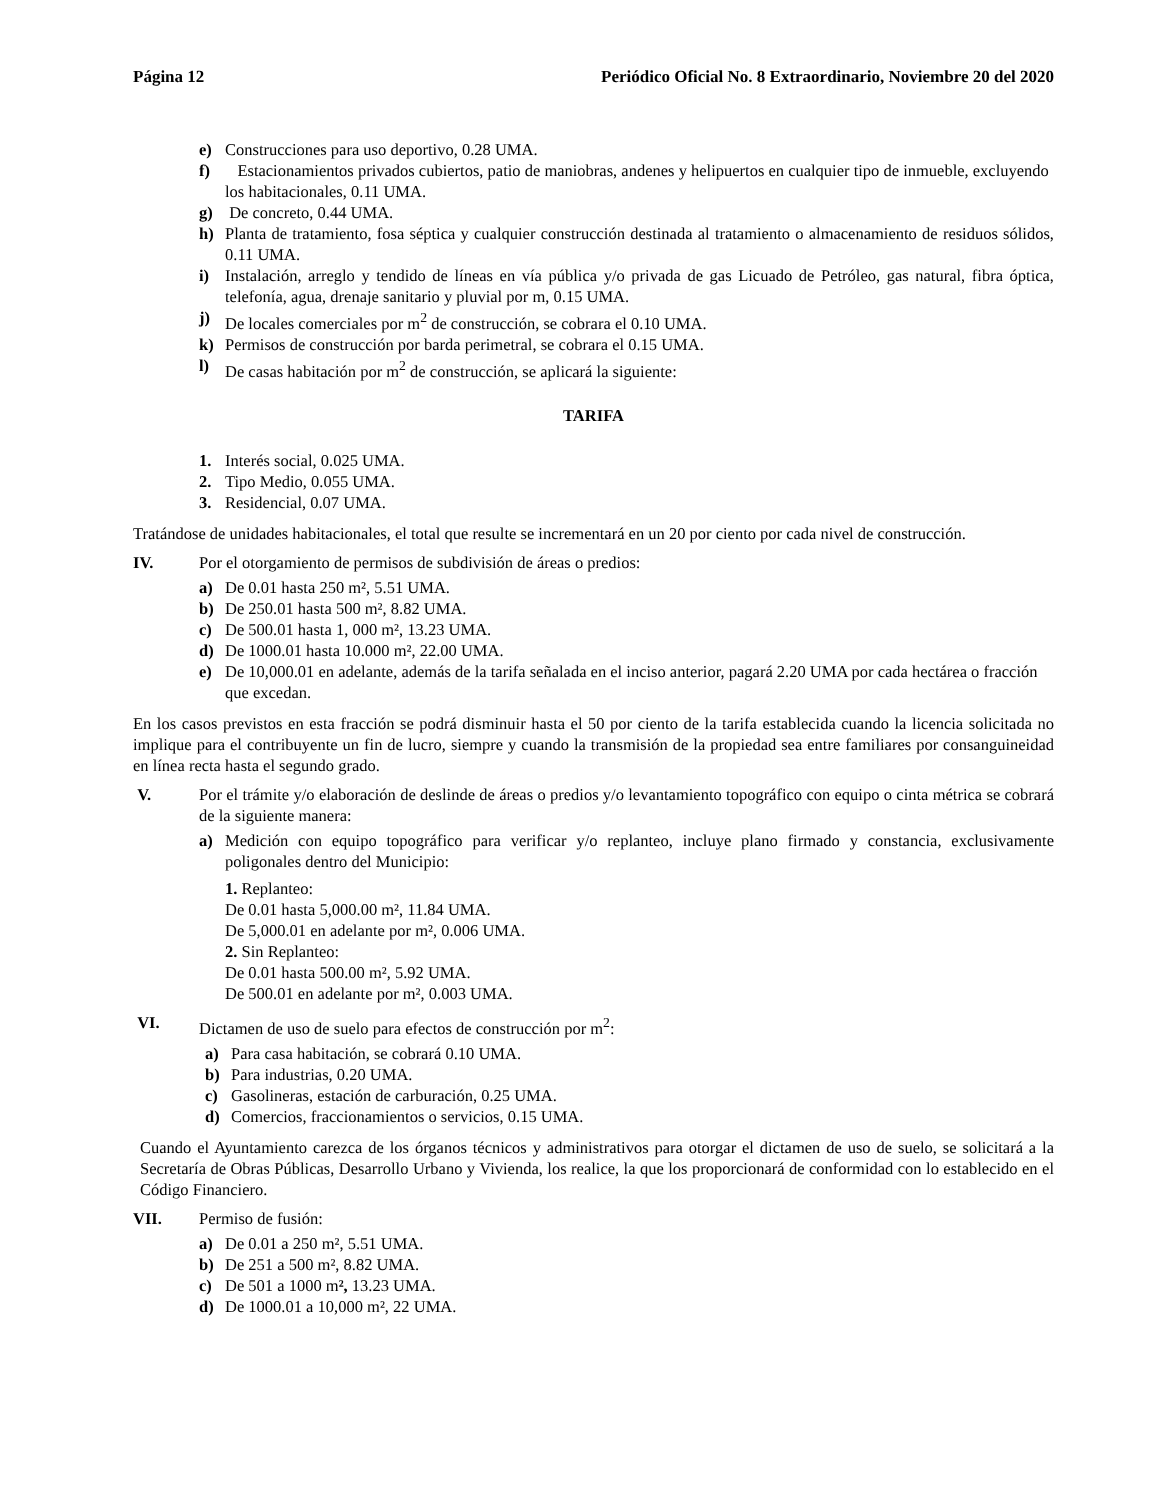Página 12 Periódico Oficial No. 8 Extraordinario, Noviembre 20 del 2020
e) Construcciones para uso deportivo, 0.28 UMA.
f) Estacionamientos privados cubiertos, patio de maniobras, andenes y helipuertos en cualquier tipo de inmueble, excluyendo los habitacionales, 0.11 UMA.
g) De concreto, 0.44 UMA.
h) Planta de tratamiento, fosa séptica y cualquier construcción destinada al tratamiento o almacenamiento de residuos sólidos, 0.11 UMA.
i) Instalación, arreglo y tendido de líneas en vía pública y/o privada de gas Licuado de Petróleo, gas natural, fibra óptica, telefonía, agua, drenaje sanitario y pluvial por m, 0.15 UMA.
j) De locales comerciales por m<sup>2</sup> de construcción, se cobrara el 0.10 UMA.
k) Permisos de construcción por barda perimetral, se cobrara el 0.15 UMA.
l) De casas habitación por m<sup>2</sup> de construcción, se aplicará la siguiente:
TARIFA
1. Interés social, 0.025 UMA.
2. Tipo Medio, 0.055 UMA.
3. Residencial, 0.07 UMA.
Tratándose de unidades habitacionales, el total que resulte se incrementará en un 20 por ciento por cada nivel de construcción.
IV. Por el otorgamiento de permisos de subdivisión de áreas o predios:
a) De 0.01 hasta 250 m², 5.51 UMA.
b) De 250.01 hasta 500 m², 8.82 UMA.
c) De 500.01 hasta 1, 000 m², 13.23 UMA.
d) De 1000.01 hasta 10.000 m², 22.00 UMA.
e) De 10,000.01 en adelante, además de la tarifa señalada en el inciso anterior, pagará 2.20 UMA por cada hectárea o fracción que excedan.
En los casos previstos en esta fracción se podrá disminuir hasta el 50 por ciento de la tarifa establecida cuando la licencia solicitada no implique para el contribuyente un fin de lucro, siempre y cuando la transmisión de la propiedad sea entre familiares por consanguineidad en línea recta hasta el segundo grado.
V. Por el trámite y/o elaboración de deslinde de áreas o predios y/o levantamiento topográfico con equipo o cinta métrica se cobrará de la siguiente manera:
a) Medición con equipo topográfico para verificar y/o replanteo, incluye plano firmado y constancia, exclusivamente poligonales dentro del Municipio:
1. Replanteo:
De 0.01 hasta 5,000.00 m², 11.84 UMA.
De 5,000.01 en adelante por m², 0.006 UMA.
2. Sin Replanteo:
De 0.01 hasta 500.00 m², 5.92 UMA.
De 500.01 en adelante por m², 0.003 UMA.
VI. Dictamen de uso de suelo para efectos de construcción por m<sup>2</sup>:
a) Para casa habitación, se cobrará 0.10 UMA.
b) Para industrias, 0.20 UMA.
c) Gasolineras, estación de carburación, 0.25 UMA.
d) Comercios, fraccionamientos o servicios, 0.15 UMA.
Cuando el Ayuntamiento carezca de los órganos técnicos y administrativos para otorgar el dictamen de uso de suelo, se solicitará a la Secretaría de Obras Públicas, Desarrollo Urbano y Vivienda, los realice, la que los proporcionará de conformidad con lo establecido en el Código Financiero.
VII. Permiso de fusión:
a) De 0.01 a 250 m², 5.51 UMA.
b) De 251 a 500 m², 8.82 UMA.
c) De 501 a 1000 m², 13.23 UMA.
d) De 1000.01 a 10,000 m², 22 UMA.